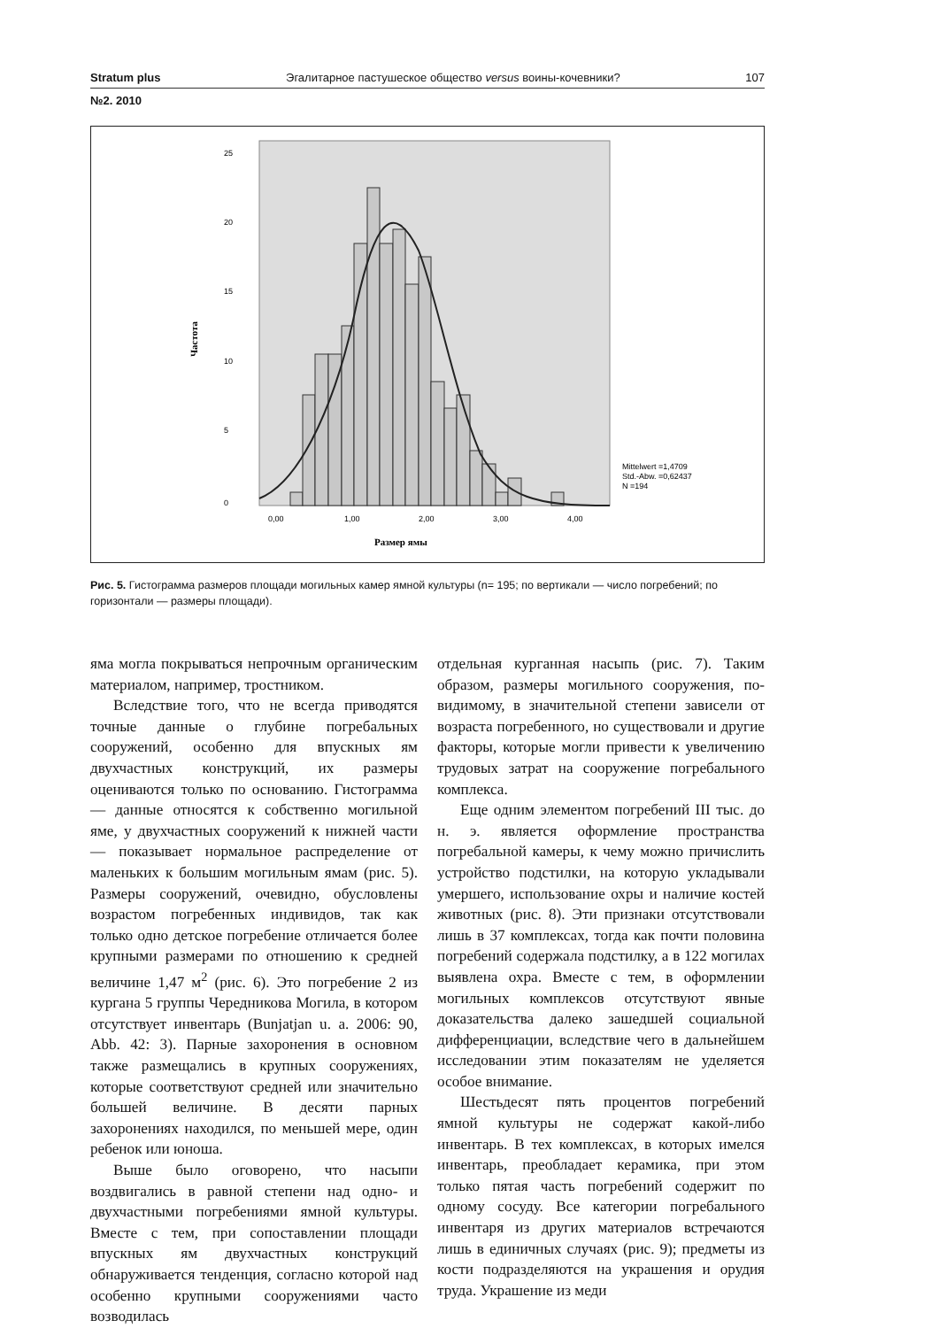Stratum plus Эгалитарное пастушеское общество versus воины-кочевники? 107
№2. 2010
25
20
15
10
5
0
0,00
1,00
2,00
3,00
4,00
Mittelwert =1,4709
Std.-Abw. =0,62437
N =194
Размер ямы
Частота
Рис. 5. Гистограмма размеров площади могильных камер ямной культуры (n= 195; по вертикали — число погребений; по горизонтали — размеры площади).
яма могла покрываться непрочным органическим материалом, например, тростником.
Вследствие того, что не всегда приводятся точные данные о глубине погребальных сооружений, особенно для впускных ям двухчастных конструкций, их размеры оцениваются только по основанию. Гистограмма — данные относятся к собственно могильной яме, у двухчастных сооружений к нижней части — показывает нормальное распределение от маленьких к большим могильным ямам (рис. 5). Размеры сооружений, очевидно, обусловлены возрастом погребенных индивидов, так как только одно детское погребение отличается более крупными размерами по отношению к средней величине 1,47 м<sup>2</sup> (рис. 6). Это погребение 2 из кургана 5 группы Чередникова Могила, в котором отсутствует инвентарь (Bunjatjan u. a. 2006: 90, Abb. 42: 3). Парные захоронения в основном также размещались в крупных сооружениях, которые соответствуют средней или значительно большей величине. В десяти парных захоронениях находился, по меньшей мере, один ребенок или юноша.
Выше было оговорено, что насыпи воздвигались в равной степени над одно- и двухчастными погребениями ямной культуры. Вместе с тем, при сопоставлении площади впускных ям двухчастных конструкций обнаруживается тенденция, согласно которой над особенно крупными сооружениями часто возводилась
отдельная курганная насыпь (рис. 7). Таким образом, размеры могильного сооружения, по-видимому, в значительной степени зависели от возраста погребенного, но существовали и другие факторы, которые могли привести к увеличению трудовых затрат на сооружение погребального комплекса.
Еще одним элементом погребений III тыс. до н. э. является оформление пространства погребальной камеры, к чему можно причислить устройство подстилки, на которую укладывали умершего, использование охры и наличие костей животных (рис. 8). Эти признаки отсутствовали лишь в 37 комплексах, тогда как почти половина погребений содержала подстилку, а в 122 могилах выявлена охра. Вместе с тем, в оформлении могильных комплексов отсутствуют явные доказательства далеко зашедшей социальной дифференциации, вследствие чего в дальнейшем исследовании этим показателям не уделяется особое внимание.
Шестьдесят пять процентов погребений ямной культуры не содержат какой-либо инвентарь. В тех комплексах, в которых имелся инвентарь, преобладает керамика, при этом только пятая часть погребений содержит по одному сосуду. Все категории погребального инвентаря из других материалов встречаются лишь в единичных случаях (рис. 9); предметы из кости подразделяются на украшения и орудия труда. Украшение из меди